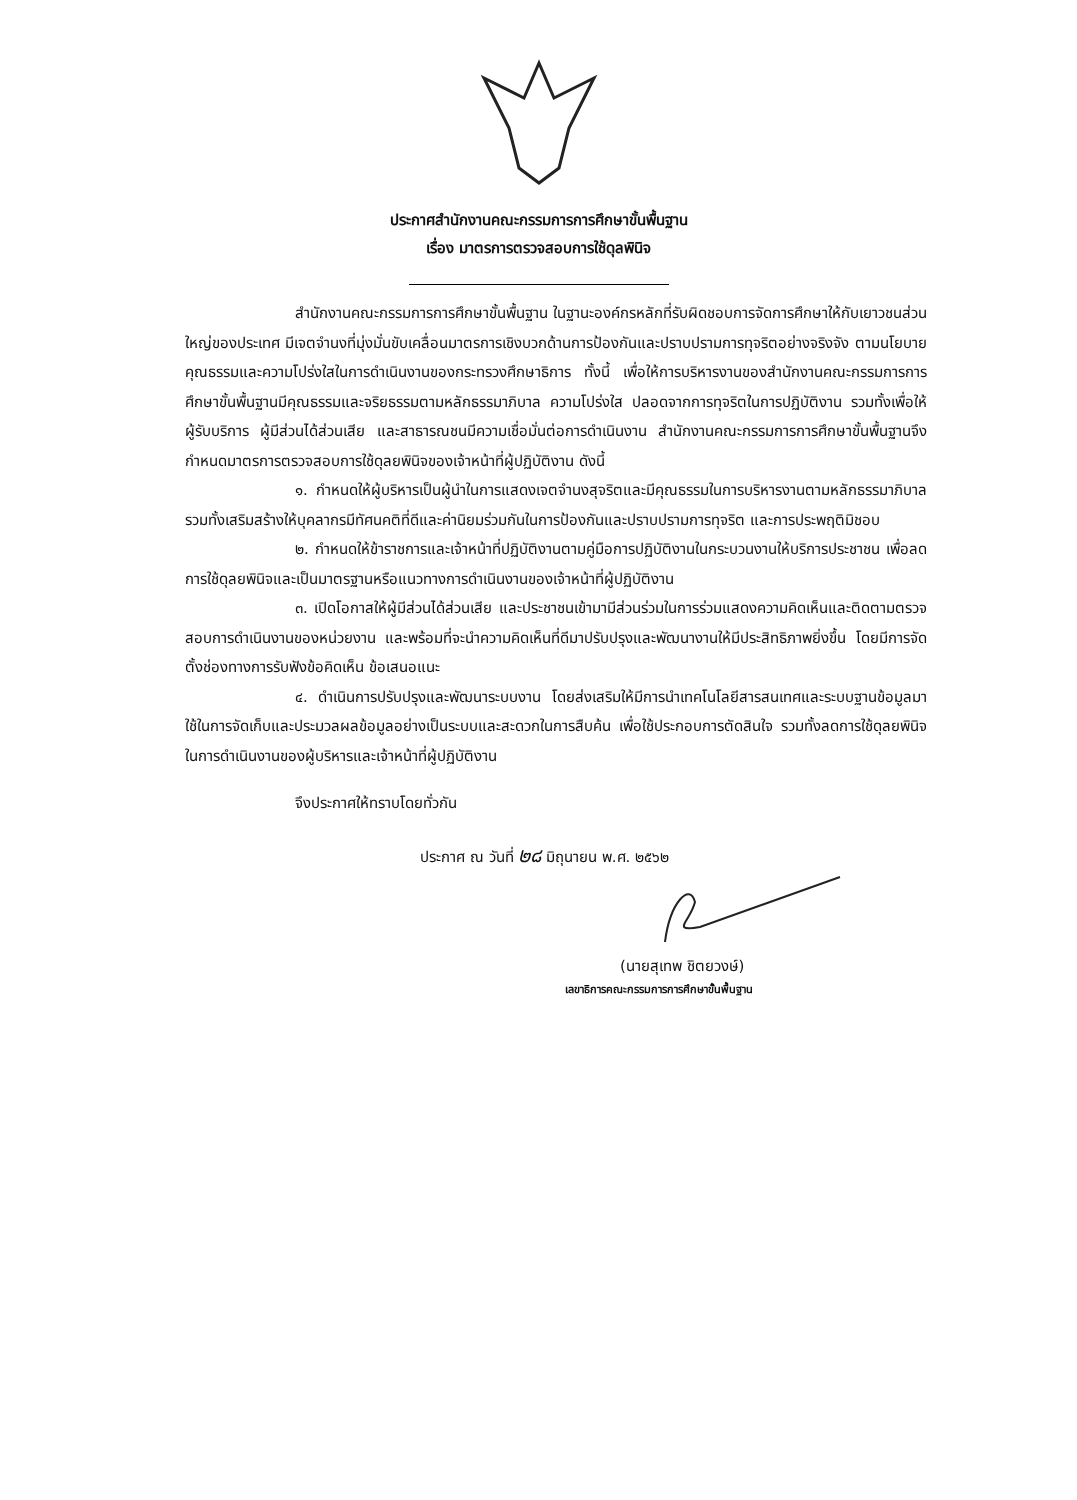ประกาศสำนักงานคณะกรรมการการศึกษาขั้นพื้นฐาน
เรื่อง มาตรการตรวจสอบการใช้ดุลพินิจ
สำนักงานคณะกรรมการการศึกษาขั้นพื้นฐาน ในฐานะองค์กรหลักที่รับผิดชอบการจัดการศึกษาให้กับเยาวชนส่วนใหญ่ของประเทศ มีเจตจำนงที่มุ่งมั่นขับเคลื่อนมาตรการเชิงบวกด้านการป้องกันและปราบปรามการทุจริตอย่างจริงจัง ตามนโยบายคุณธรรมและความโปร่งใสในการดำเนินงานของกระทรวงศึกษาธิการ ทั้งนี้ เพื่อให้การบริหารงานของสำนักงานคณะกรรมการการศึกษาขั้นพื้นฐานมีคุณธรรมและจริยธรรมตามหลักธรรมาภิบาล ความโปร่งใส ปลอดจากการทุจริตในการปฏิบัติงาน รวมทั้งเพื่อให้ผู้รับบริการ ผู้มีส่วนได้ส่วนเสีย และสาธารณชนมีความเชื่อมั่นต่อการดำเนินงาน สำนักงานคณะกรรมการการศึกษาขั้นพื้นฐานจึงกำหนดมาตรการตรวจสอบการใช้ดุลยพินิจของเจ้าหน้าที่ผู้ปฏิบัติงาน ดังนี้
๑. กำหนดให้ผู้บริหารเป็นผู้นำในการแสดงเจตจำนงสุจริตและมีคุณธรรมในการบริหารงานตามหลักธรรมาภิบาล รวมทั้งเสริมสร้างให้บุคลากรมีทัศนคติที่ดีและค่านิยมร่วมกันในการป้องกันและปราบปรามการทุจริต และการประพฤติมิชอบ
๒. กำหนดให้ข้าราชการและเจ้าหน้าที่ปฏิบัติงานตามคู่มือการปฏิบัติงานในกระบวนงานให้บริการประชาชน เพื่อลดการใช้ดุลยพินิจและเป็นมาตรฐานหรือแนวทางการดำเนินงานของเจ้าหน้าที่ผู้ปฏิบัติงาน
๓. เปิดโอกาสให้ผู้มีส่วนได้ส่วนเสีย และประชาชนเข้ามามีส่วนร่วมในการร่วมแสดงความคิดเห็นและติดตามตรวจสอบการดำเนินงานของหน่วยงาน และพร้อมที่จะนำความคิดเห็นที่ดีมาปรับปรุงและพัฒนางานให้มีประสิทธิภาพยิ่งขึ้น โดยมีการจัดตั้งช่องทางการรับฟังข้อคิดเห็น ข้อเสนอแนะ
๔. ดำเนินการปรับปรุงและพัฒนาระบบงาน โดยส่งเสริมให้มีการนำเทคโนโลยีสารสนเทศและระบบฐานข้อมูลมาใช้ในการจัดเก็บและประมวลผลข้อมูลอย่างเป็นระบบและสะดวกในการสืบค้น เพื่อใช้ประกอบการตัดสินใจ รวมทั้งลดการใช้ดุลยพินิจในการดำเนินงานของผู้บริหารและเจ้าหน้าที่ผู้ปฏิบัติงาน
จึงประกาศให้ทราบโดยทั่วกัน
ประกาศ ณ วันที่ ๒๘ มิถุนายน พ.ศ. ๒๕๖๒
(นายสุเทพ ชิตยวงษ์)
เลขาธิการคณะกรรมการการศึกษาขั้นพื้นฐาน